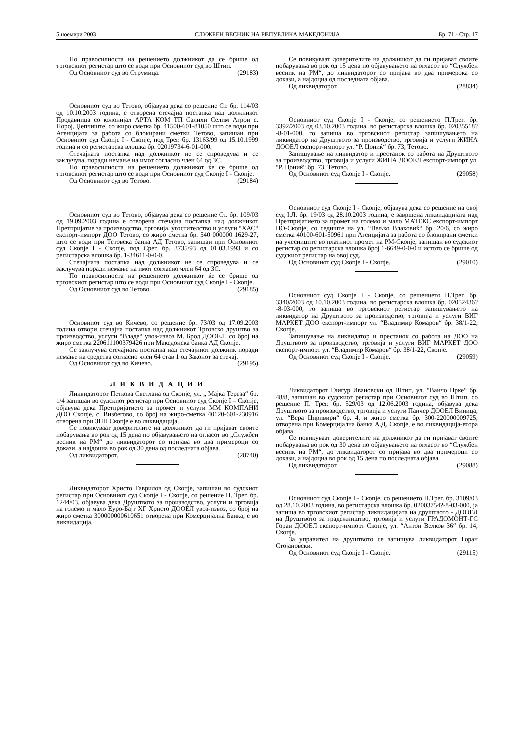5 ноември 2003 СЛУЖБЕН ВЕСНИК НА РЕПУБЛИКА МАКЕДОНИЈА Бр. 71 - Стр. 17
По правосилноста на решението должникот да се брише од трговскиот регистар што се води при Основниот суд во Штип.
Од Основниот суд во Струмица. (29183)
Основниот суд во Тетово, објавува дека со решение Ст. бр. 114/03 од 10.10.2003 година, е отворена стечајна постапка над должникот Продавница со колонијал АРТА КОМ ТП Салихи Селим Агрон с. Порој, Џепчиште, со жиро сметка бр. 41500-601-81050 што се води при Агенцијата за работа со блокирани сметки Тетово, запишан при Основниот суд Скопје I - Скопје, под Трег. бр. 13163/99 од 15.10.1999 година и со регистарска влошка бр. 02019734-6-01-000.
Стечајната постапка над должникот не се спроведува и се заклучува, поради немање на имот согласно член 64 од ЗС.
По правосилноста на решението должникот ќе се брише од трговскиот регистар што се води при Основниот суд Скопје I - Скопје.
Од Основниот суд во Тетово. (29184)
Основниот суд во Тетово, објавува дека со решение Ст. бр. 109/03 од 19.09.2003 година е отворена стечајна постапка над должникот Претпријатие за производство, трговија, угостителство и услуги “ХАС“ експорт-импорт ДОО Тетово, со жиро сметка бр. 540 000000 1629-27, што се води при Тетовска банка АД Тетово, запишан при Основниот суд Скопје I - Скопје, под Срег. бр. 3735/93 од 01.03.1993 и со регистарска влошка бр. 1-34611-0-0-0.
Стечајната постапка над должникот не се спроведува и се заклучува поради немање на имот согласно член 64 од ЗС.
По правосилноста на решението должникот ќе се брише од трговскиот регистар што се води при Основниот суд Скопје I - Скопје.
Од Основниот суд во Тетово. (29185)
Основниот суд во Кичево, со решение бр. 73/03 од 17.09.2003 година отвори стечајна постапка над должникот Трговско друштво за производство, услуги “Владе“ увоз-извоз М. Брод ДООЕЛ, со број на жиро сметка 220611100379426 при Македонска банка АД Скопје.
Се заклучува стечајната постапка над стечајниот должник поради немање на средства согласно член 64 став 1 од Законот за стечај.
Од Основниот суд во Кичево. (29195)
Л И К В И Д А Ц И И
Ликвидаторот Петкова Светлана од Скопје, ул. „ Мајка Тереза“ бр. 1/4 запишан во судскиот регистар при Основниот суд Скопје I – Скопје, објавува дека Претпријатието за промет и услуги ММ КОМПАНИ ДОО Скопје, с. Визбегово, со број на жиро-сметка 40120-601-230916 отворена при ЗПП Скопје е во ликвидација.
Се повикуваат доверителите на должникот да ги пријават своите побарувања во рок од 15 дена по објавувањето на огласот во „Службен весник на РМ“ до ликвидаторот со пријава во два примероци со докази, а најдоцна во рок од 30 дена од последната објава.
Од ликвидаторот. (28740)
Ликвидаторот Христо Гаврилов од Скопје, запишан во судскиот регистар при Основниот суд Скопје I - Скопје, со решение П. Трег. бр. 1244/03, објавува дека Друштвото за производство, услуги и трговија на големо и мало Еуро-Бајт ХГ Христо ДООЕЛ увоз-извоз, со број на жиро сметка 300000000610651 отворена при Комерцијална Банка, е во ликвидација.
Се повикуваат доверителите на должникот да ги пријават своите побарувања во рок од 15 дена по објавувањето на огласот во “Службен весник на РМ“, до ликвидаторот со пријава во два примерока со докази, а најдоцна од последната објава.
Од ликвидаторот. (28834)
Основниот суд Скопје I - Скопје, со решението П.Трег. бр. 3392/2003 од 03.10.2003 година, во регистарска влошка бр. 02035518?-8-01-000, го запиша во трговскиот регистар запишувањето на ликвидатор на Друштвото за производство, трговија и услуги ЖИНА ДООЕЛ експорт-импорт ул. “Р. Цониќ“ бр. 73, Тетово.
Запишување на ликвидатор и престанок со работа на Друштвото за производство, трговија и услуги ЖИНА ДООЕЛ експорт-импорт ул. “Р. Цониќ“ бр. 73, Тетово.
Од Основниот суд Скопје I - Скопје. (29058)
Основниот суд Скопје I - Скопје, објавува дека со решение на овој суд I.Л. бр. 19/03 од 28.10.2003 година, е завршена ликвидацијата над Претпријатието за промет на големо и мало МАТЕКС експорт-импорт ЦО-Скопје, со седиште на ул. “Вељко Влаховиќ“ бр. 20/6, со жиро сметка 40100-601-50961 при Агенцијата за работа со блокирани сметки на учесниците во платниот промет на РМ-Скопје, запишан во судскиот регистар со регистарска влошка број 1-6649-0-0-0 и истото се брише од судскиот регистар на овој суд.
Од Основниот суд Скопје I - Скопје. (29010)
Основниот суд Скопје I - Скопје, со решението П.Трег. бр. 3340/2003 од 10.10.2003 година, во регистарска влошка бр. 02052436?-8-03-000, го запиша во трговскиот регистар запишувањето на ликвидатор на Друштвото за производство, трговија и услуги ВИГ МАРКЕТ ДОО експорт-импорт ул. “Владимир Комаров“ бр. 38/1-22, Скопје.
Запишување на ликвидатор и престанок со работа на ДОО на Друштвото за производство, трговија и услуги ВИГ МАРКЕТ ДОО експорт-импорт ул. “Владимир Комаров“ бр. 38/1-22, Скопје.
Од Основниот суд Скопје I - Скопје. (29059)
Ликвидаторот Глигур Ивановски од Штип, ул. “Ванчо Прке“ бр. 48/8, запишан во судскиот регистар при Основниот суд во Штип, со решение П. Трег. бр. 529/03 од 12.06.2003 година, објавува дека Друштвото за производство, трговија и услуги Панчер ДООЕЛ Виница, ул. “Вера Циривири“ бр. 4, и жиро сметка бр. 300-220000009725, отворена при Комерцијална банка А.Д. Скопје, е во ликвидација-втора објава.
Се повикуваат доверителите на должникот да ги пријават своите побарувања во рок од 30 дена по објавувањето на огласот во “Службен весник на РМ“, до ликвидаторот со пријава во два примероци со докази, а најдоцна во рок од 15 дена по последната објава.
Од ликвидаторот. (29088)
Основниот суд Скопје I - Скопје, со решението П.Трег. бр. 3109/03 од 28.10.2003 година, во регистарска влошка бр. 02003754?-8-03-000, ја запиша во трговскиот регистар ликвидацијата на друштвото - ДООЕЛ на Друштвото за градежништво, трговија и услуги ГРАДОМОНТ-ГС Горан ДООЕЛ експорт-импорт Скопје, ул. “Антон Велков 36“ бр. 14, Скопје.
За управител на друштвото се запишува ликвидаторот Горан Стојановски.
Од Основниот суд Скопје I - Скопје. (29115)